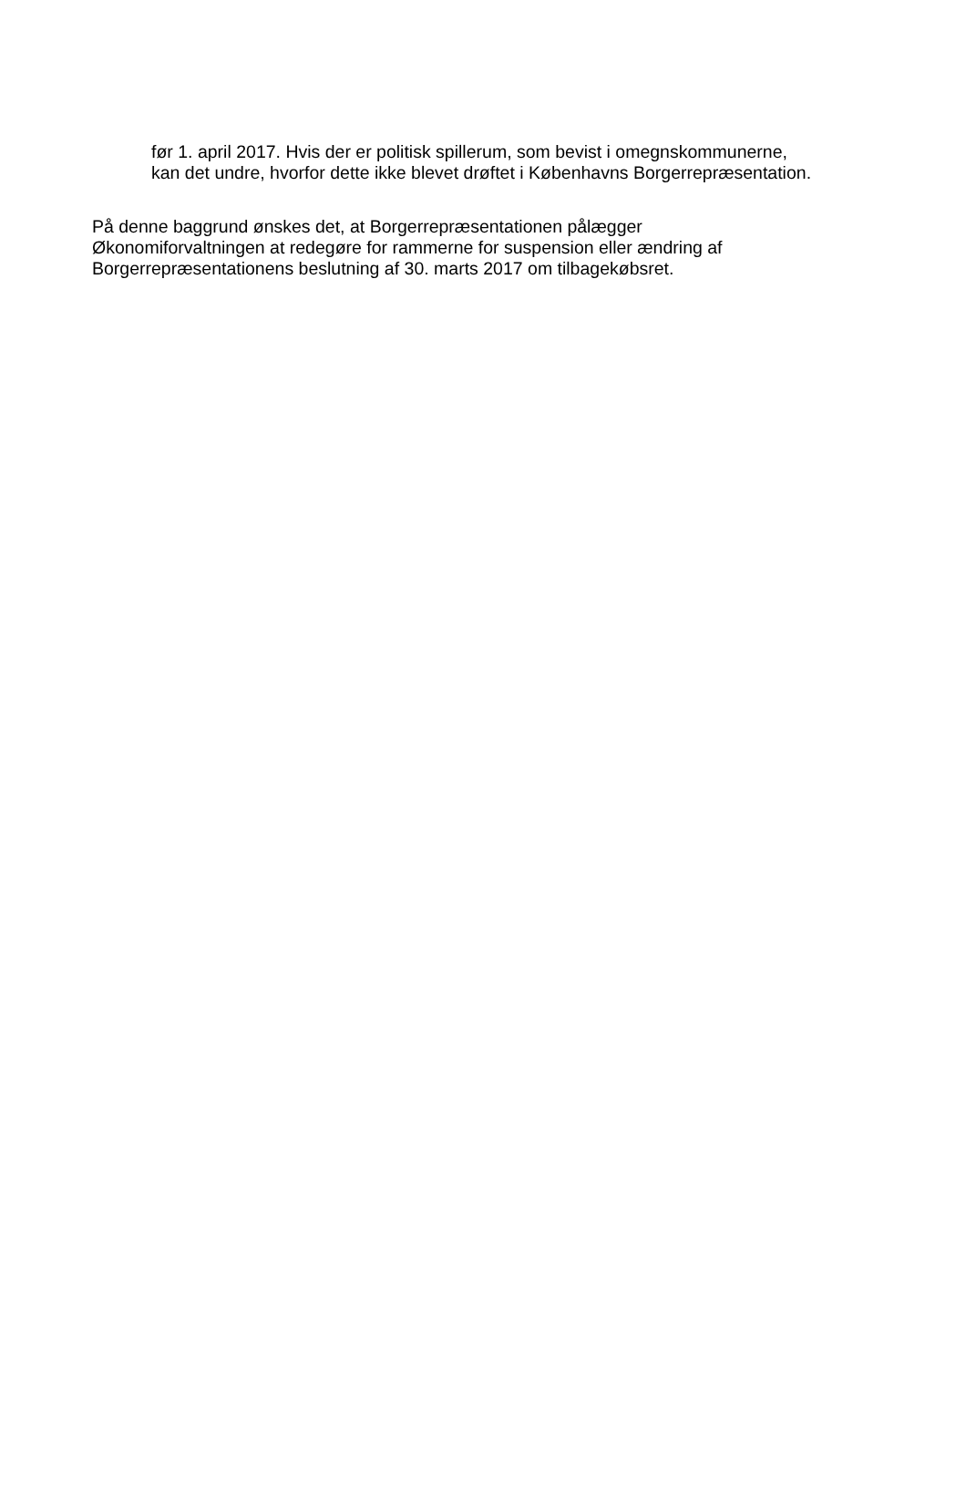før 1. april 2017. Hvis der er politisk spillerum, som bevist i omegnskommunerne,
kan det undre, hvorfor dette ikke blevet drøftet i Københavns Borgerrepræsentation.
På denne baggrund ønskes det, at Borgerrepræsentationen pålægger
Økonomiforvaltningen at redegøre for rammerne for suspension eller ændring af
Borgerrepræsentationens beslutning af 30. marts 2017 om tilbagekøbsret.